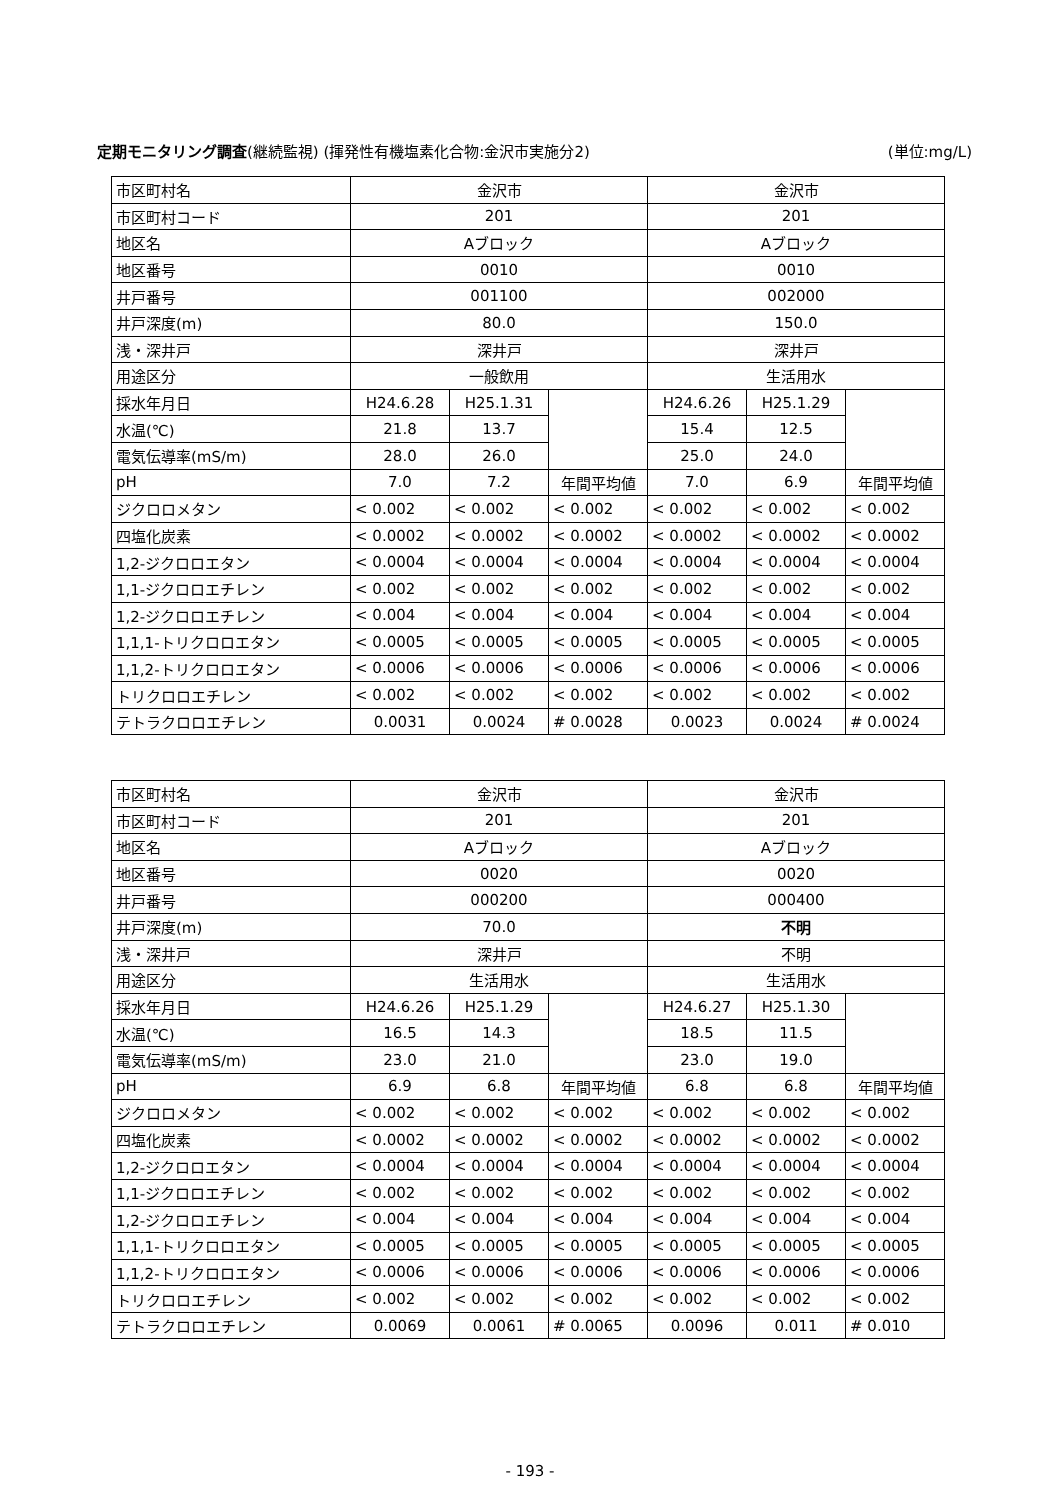定期モニタリング調査(継続監視) (揮発性有機塩素化合物:金沢市実施分2) (単位:mg/L)
| 市区町村名 | 金沢市 | | | 金沢市 | | |
| 市区町村コード | 201 | | | 201 | | |
| 地区名 | Aブロック | | | Aブロック | | |
| 地区番号 | 0010 | | | 0010 | | |
| 井戸番号 | 001100 | | | 002000 | | |
| 井戸深度(m) | 80.0 | | | 150.0 | | |
| 浅・深井戸 | 深井戸 | | | 深井戸 | | |
| 用途区分 | 一般飲用 | | | 生活用水 | | |
| 採水年月日 | H24.6.28 | H25.1.31 | | H24.6.26 | H25.1.29 | |
| 水温(℃) | 21.8 | 13.7 | | 15.4 | 12.5 | |
| 電気伝導率(mS/m) | 28.0 | 26.0 | | 25.0 | 24.0 | |
| pH | 7.0 | 7.2 | 年間平均値 | 7.0 | 6.9 | 年間平均値 |
| ジクロロメタン | < 0.002 | < 0.002 | < 0.002 | < 0.002 | < 0.002 | < 0.002 |
| 四塩化炭素 | < 0.0002 | < 0.0002 | < 0.0002 | < 0.0002 | < 0.0002 | < 0.0002 |
| 1,2-ジクロロエタン | < 0.0004 | < 0.0004 | < 0.0004 | < 0.0004 | < 0.0004 | < 0.0004 |
| 1,1-ジクロロエチレン | < 0.002 | < 0.002 | < 0.002 | < 0.002 | < 0.002 | < 0.002 |
| 1,2-ジクロロエチレン | < 0.004 | < 0.004 | < 0.004 | < 0.004 | < 0.004 | < 0.004 |
| 1,1,1-トリクロロエタン | < 0.0005 | < 0.0005 | < 0.0005 | < 0.0005 | < 0.0005 | < 0.0005 |
| 1,1,2-トリクロロエタン | < 0.0006 | < 0.0006 | < 0.0006 | < 0.0006 | < 0.0006 | < 0.0006 |
| トリクロロエチレン | < 0.002 | < 0.002 | < 0.002 | < 0.002 | < 0.002 | < 0.002 |
| テトラクロロエチレン | 0.0031 | 0.0024 | # 0.0028 | 0.0023 | 0.0024 | # 0.0024 |
| 市区町村名 | 金沢市 | | | 金沢市 | | |
| 市区町村コード | 201 | | | 201 | | |
| 地区名 | Aブロック | | | Aブロック | | |
| 地区番号 | 0020 | | | 0020 | | |
| 井戸番号 | 000200 | | | 000400 | | |
| 井戸深度(m) | 70.0 | | | 不明 | | |
| 浅・深井戸 | 深井戸 | | | 不明 | | |
| 用途区分 | 生活用水 | | | 生活用水 | | |
| 採水年月日 | H24.6.26 | H25.1.29 | | H24.6.27 | H25.1.30 | |
| 水温(℃) | 16.5 | 14.3 | | 18.5 | 11.5 | |
| 電気伝導率(mS/m) | 23.0 | 21.0 | | 23.0 | 19.0 | |
| pH | 6.9 | 6.8 | 年間平均値 | 6.8 | 6.8 | 年間平均値 |
| ジクロロメタン | < 0.002 | < 0.002 | < 0.002 | < 0.002 | < 0.002 | < 0.002 |
| 四塩化炭素 | < 0.0002 | < 0.0002 | < 0.0002 | < 0.0002 | < 0.0002 | < 0.0002 |
| 1,2-ジクロロエタン | < 0.0004 | < 0.0004 | < 0.0004 | < 0.0004 | < 0.0004 | < 0.0004 |
| 1,1-ジクロロエチレン | < 0.002 | < 0.002 | < 0.002 | < 0.002 | < 0.002 | < 0.002 |
| 1,2-ジクロロエチレン | < 0.004 | < 0.004 | < 0.004 | < 0.004 | < 0.004 | < 0.004 |
| 1,1,1-トリクロロエタン | < 0.0005 | < 0.0005 | < 0.0005 | < 0.0005 | < 0.0005 | < 0.0005 |
| 1,1,2-トリクロロエタン | < 0.0006 | < 0.0006 | < 0.0006 | < 0.0006 | < 0.0006 | < 0.0006 |
| トリクロロエチレン | < 0.002 | < 0.002 | < 0.002 | < 0.002 | < 0.002 | < 0.002 |
| テトラクロロエチレン | 0.0069 | 0.0061 | # 0.0065 | 0.0096 | 0.011 | # 0.010 |
- 193 -